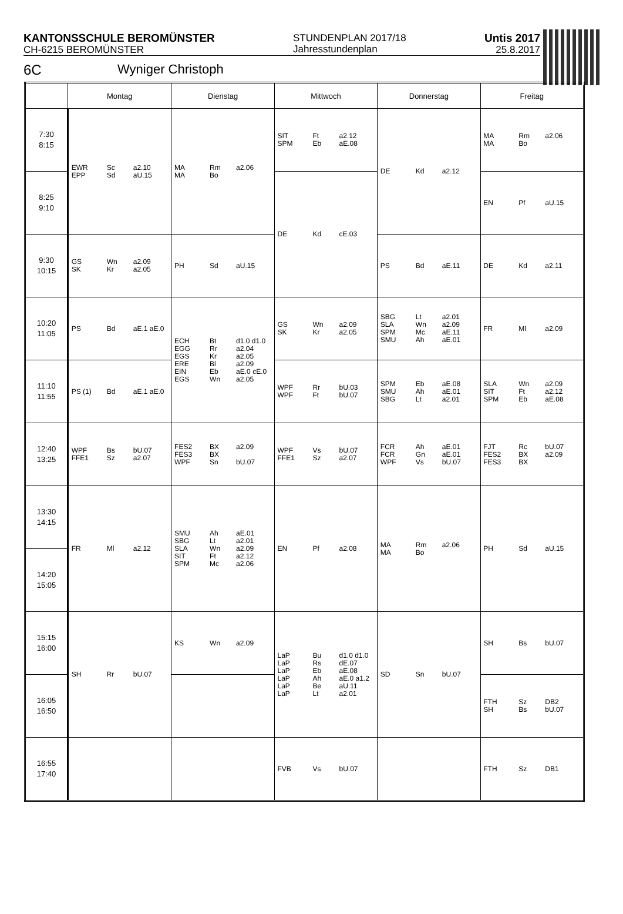KANTONSSCHULE BEROMÜNSTER
CH-6215 BEROMÜNSTER
STUNDENPLAN 2017/18
Jahresstundenplan
Untis 2017
25.8.2017
6C Wyniger Christoph
| | Montag | Dienstag | Mittwoch | Donnerstag | Freitag |
| --- | --- | --- | --- | --- | --- |
| 7:30 8:15 | EWR Sc a2.10 EPP Sd aU.15 | MA Rm a2.06 MA Bo | SIT Ft a2.12 SPM Eb aE.08 | DE Kd a2.12 | MA Rm a2.06 MA Bo |
| 8:25 9:10 | | | DE Kd cE.03 | | EN Pf aU.15 |
| 9:30 10:15 | GS Wn a2.09 SK Kr a2.05 | PH Sd aU.15 | | PS Bd aE.11 | DE Kd a2.11 |
| 10:20 11:05 | PS Bd aE.1 aE.0 | ECH Bt d1.0 d1.0 EGG Rr a2.04 EGS Kr a2.05 ERE Bl a2.09 EIN Eb aE.0 cE.0 EGS Wn a2.05 | GS Wn a2.09 SK Kr a2.05 | SBG Lt a2.01 SLA Wn a2.09 SPM Mc aE.11 SMU Ah aE.01 | FR Ml a2.09 |
| 11:10 11:55 | PS (1) Bd aE.1 aE.0 | | WPF Rr bU.03 WPF Ft bU.07 | SPM Eb aE.08 SMU Ah aE.01 SBG Lt a2.01 | SLA Wn a2.09 SIT Ft a2.12 SPM Eb aE.08 |
| 12:40 13:25 | WPF Bs bU.07 FFE1 Sz a2.07 | FES2 BX a2.09 FES3 BX WPF Sn bU.07 | WPF Vs bU.07 FFE1 Sz a2.07 | FCR Ah aE.01 FCR Gn aE.01 WPF Vs bU.07 | FJT Rc bU.07 FES2 BX a2.09 FES3 BX |
| 13:30 14:15 | FR Ml a2.12 | SMU Ah aE.01 SBG Lt a2.01 SLA Wn a2.09 SIT Ft a2.12 SPM Mc a2.06 | EN Pf a2.08 | MA Rm a2.06 MA Bo | PH Sd aU.15 |
| 14:20 15:05 | | | | | |
| 15:15 16:00 | SH Rr bU.07 | KS Wn a2.09 | LaP Bu d1.0 d1.0 LaP Rs dE.07 LaP Eb aE.08 LaP Ah aE.0 a1.2 LaP Be aU.11 LaP Lt a2.01 | SD Sn bU.07 | SH Bs bU.07 |
| 16:05 16:50 | | | | | FTH Sz DB2 SH Bs bU.07 |
| 16:55 17:40 | | | FVB Vs bU.07 | | FTH Sz DB1 |